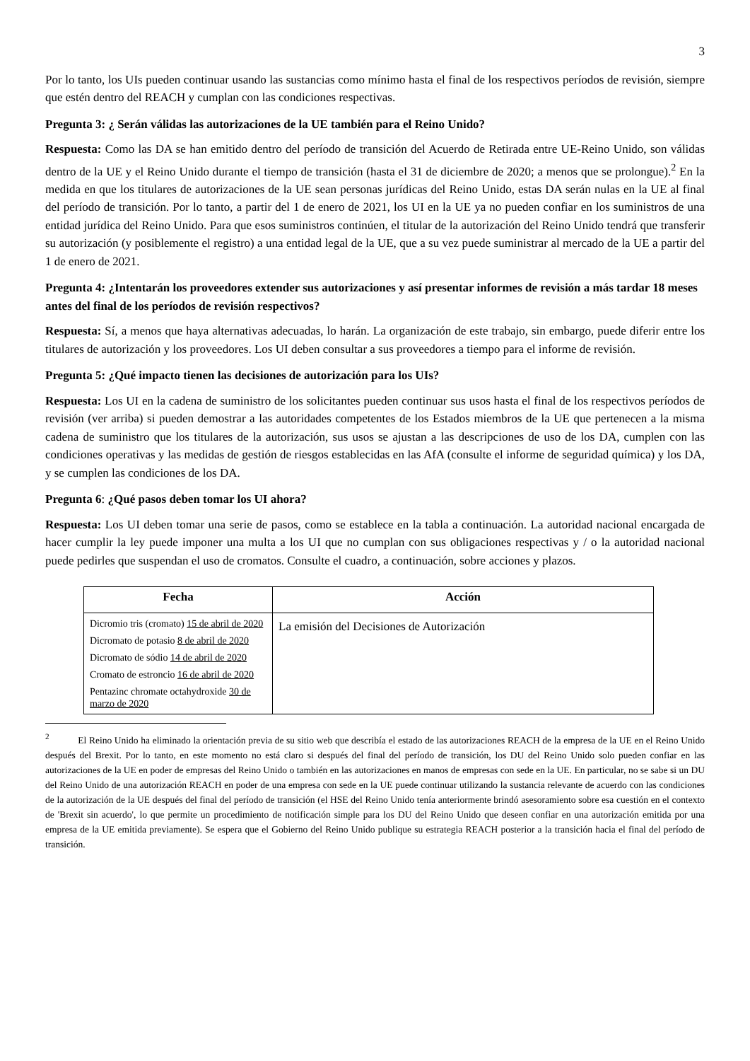3
Por lo tanto, los UIs pueden continuar usando las sustancias como mínimo hasta el final de los respectivos períodos de revisión, siempre que estén dentro del REACH y cumplan con las condiciones respectivas.
Pregunta 3: ¿ Serán válidas las autorizaciones de la UE también para el Reino Unido?
Respuesta: Como las DA se han emitido dentro del período de transición del Acuerdo de Retirada entre UE-Reino Unido, son válidas dentro de la UE y el Reino Unido durante el tiempo de transición (hasta el 31 de diciembre de 2020; a menos que se prolongue).<sup>2</sup> En la medida en que los titulares de autorizaciones de la UE sean personas jurídicas del Reino Unido, estas DA serán nulas en la UE al final del período de transición. Por lo tanto, a partir del 1 de enero de 2021, los UI en la UE ya no pueden confiar en los suministros de una entidad jurídica del Reino Unido. Para que esos suministros continúen, el titular de la autorización del Reino Unido tendrá que transferir su autorización (y posiblemente el registro) a una entidad legal de la UE, que a su vez puede suministrar al mercado de la UE a partir del 1 de enero de 2021.
Pregunta 4: ¿Intentarán los proveedores extender sus autorizaciones y así presentar informes de revisión a más tardar 18 meses antes del final de los períodos de revisión respectivos?
Respuesta: Sí, a menos que haya alternativas adecuadas, lo harán. La organización de este trabajo, sin embargo, puede diferir entre los titulares de autorización y los proveedores. Los UI deben consultar a sus proveedores a tiempo para el informe de revisión.
Pregunta 5: ¿Qué impacto tienen las decisiones de autorización para los UIs?
Respuesta: Los UI en la cadena de suministro de los solicitantes pueden continuar sus usos hasta el final de los respectivos períodos de revisión (ver arriba) si pueden demostrar a las autoridades competentes de los Estados miembros de la UE que pertenecen a la misma cadena de suministro que los titulares de la autorización, sus usos se ajustan a las descripciones de uso de los DA, cumplen con las condiciones operativas y las medidas de gestión de riesgos establecidas en las AfA (consulte el informe de seguridad química) y los DA, y se cumplen las condiciones de los DA.
Pregunta 6: ¿Qué pasos deben tomar los UI ahora?
Respuesta: Los UI deben tomar una serie de pasos, como se establece en la tabla a continuación. La autoridad nacional encargada de hacer cumplir la ley puede imponer una multa a los UI que no cumplan con sus obligaciones respectivas y / o la autoridad nacional puede pedirles que suspendan el uso de cromatos. Consulte el cuadro, a continuación, sobre acciones y plazos.
| Fecha | Acción |
| --- | --- |
| Dicromio tris (cromato) 15 de abril de 2020 Dicromato de potasio 8 de abril de 2020 Dicromato de sódio 14 de abril de 2020 Cromato de estroncio 16 de abril de 2020 Pentazinc chromate octahydroxide 30 de marzo de 2020 | La emisión del Decisiones de Autorización |
<sup>2</sup> El Reino Unido ha eliminado la orientación previa de su sitio web que describía el estado de las autorizaciones REACH de la empresa de la UE en el Reino Unido después del Brexit. Por lo tanto, en este momento no está claro si después del final del período de transición, los DU del Reino Unido solo pueden confiar en las autorizaciones de la UE en poder de empresas del Reino Unido o también en las autorizaciones en manos de empresas con sede en la UE. En particular, no se sabe si un DU del Reino Unido de una autorización REACH en poder de una empresa con sede en la UE puede continuar utilizando la sustancia relevante de acuerdo con las condiciones de la autorización de la UE después del final del período de transición (el HSE del Reino Unido tenía anteriormente brindó asesoramiento sobre esa cuestión en el contexto de 'Brexit sin acuerdo', lo que permite un procedimiento de notificación simple para los DU del Reino Unido que deseen confiar en una autorización emitida por una empresa de la UE emitida previamente). Se espera que el Gobierno del Reino Unido publique su estrategia REACH posterior a la transición hacia el final del período de transición.